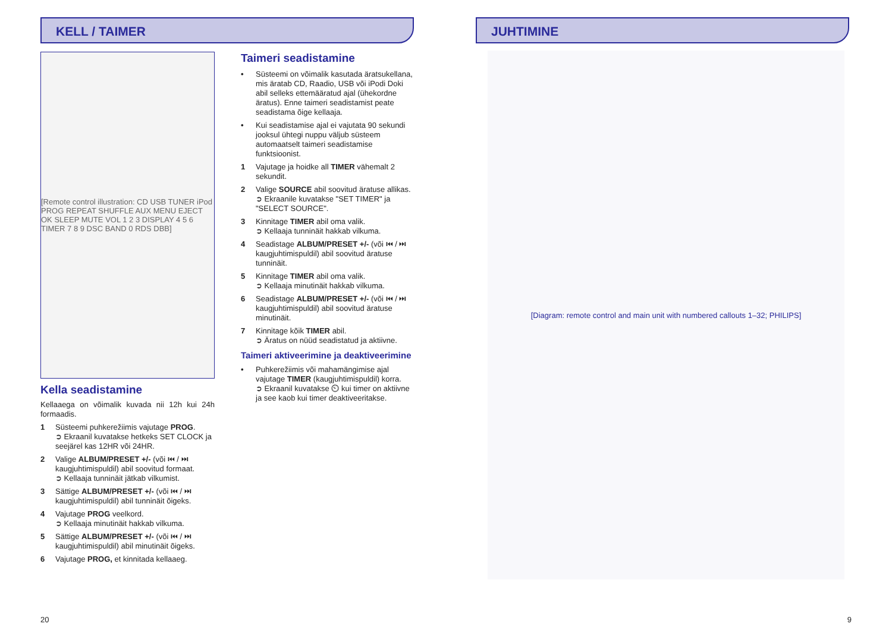KELL / TAIMER
[Remote control illustration: CD USB TUNER iPod PROG REPEAT SHUFFLE AUX MENU EJECT OK SLEEP MUTE VOL 1 2 3 DISPLAY 4 5 6 TIMER 7 8 9 DSC BAND 0 RDS DBB]
Kella seadistamine
Kellaaega on võimalik kuvada nii 12h kui 24h formaadis.
1 Süsteemi puhkerežiimis vajutage PROG.
➲ Ekraanil kuvatakse hetkeks SET CLOCK ja seejärel kas 12HR või 24HR.
2 Valige ALBUM/PRESET +/- (või ⏮ / ⏭ kaugjuhtimispuldil) abil soovitud formaat.
➲ Kellaaja tunninäit jätkab vilkumist.
3 Sättige ALBUM/PRESET +/- (või ⏮ / ⏭ kaugjuhtimispuldil) abil tunninäit õigeks.
4 Vajutage PROG veelkord.
➲ Kellaaja minutinäit hakkab vilkuma.
5 Sättige ALBUM/PRESET +/- (või ⏮ / ⏭ kaugjuhtimispuldil) abil minutinäit õigeks.
6 Vajutage PROG, et kinnitada kellaaeg.
Taimeri seadistamine
• Süsteemi on võimalik kasutada äratsukellana, mis äratab CD, Raadio, USB või iPodi Doki abil selleks ettemääratud ajal (ühekordne äratus). Enne taimeri seadistamist peate seadistama õige kellaaja.
• Kui seadistamise ajal ei vajutata 90 sekundi jooksul ühtegi nuppu väljub süsteem automaatselt taimeri seadistamise funktsioonist.
1 Vajutage ja hoidke all TIMER vähemalt 2 sekundit.
2 Valige SOURCE abil soovitud äratuse allikas.
➲ Ekraanile kuvatakse "SET TIMER" ja "SELECT SOURCE".
3 Kinnitage TIMER abil oma valik.
➲ Kellaaja tunninäit hakkab vilkuma.
4 Seadistage ALBUM/PRESET +/- (või ⏮ / ⏭ kaugjuhtimispuldil) abil soovitud äratuse tunninäit.
5 Kinnitage TIMER abil oma valik.
➲ Kellaaja minutinäit hakkab vilkuma.
6 Seadistage ALBUM/PRESET +/- (või ⏮ / ⏭ kaugjuhtimispuldil) abil soovitud äratuse minutinäit.
7 Kinnitage kõik TIMER abil.
➲ Äratus on nüüd seadistatud ja aktiivne.
Taimeri aktiveerimine ja deaktiveerimine
• Puhkerežiimis või mahamängimise ajal vajutage TIMER (kaugjuhtimispuldil) korra.
➲ Ekraanil kuvatakse ⏲ kui timer on aktiivne ja see kaob kui timer deaktiveeritakse.
20
JUHTIMINE
[Diagram: remote control and main unit with numbered callouts 1–32; PHILIPS]
9